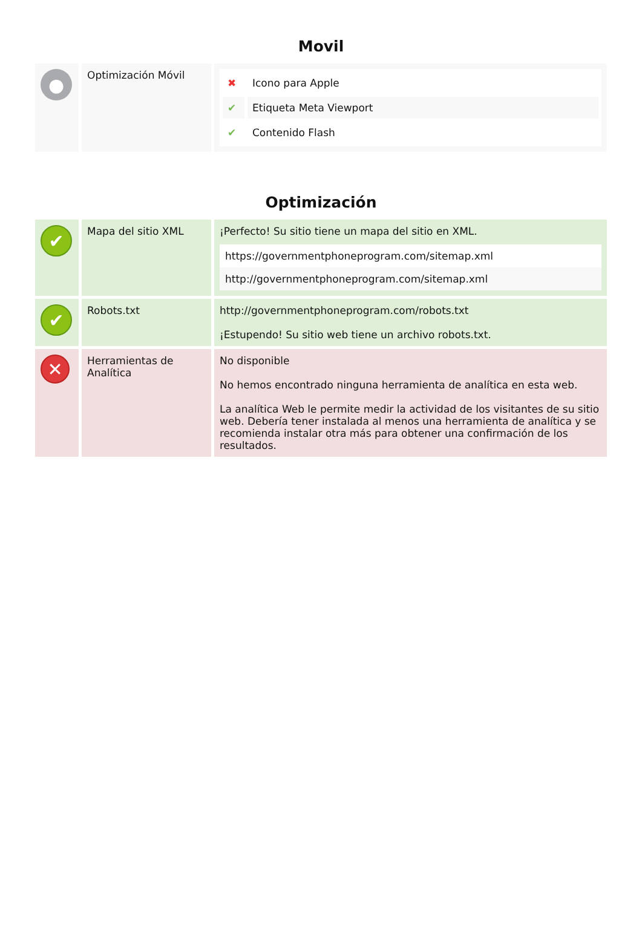Movil
| ● | Optimización Móvil | / ✖ / Icono para Apple / / ✔ / Etiqueta Meta Viewport / / ✔ / Contenido Flash / |
Optimización
| ✔ | Mapa del sitio XML | ¡Perfecto! Su sitio tiene un mapa del sitio en XML. / https://governmentphoneprogram.com/sitemap.xml / / http://governmentphoneprogram.com/sitemap.xml / |
| ✔ | Robots.txt | http://governmentphoneprogram.com/robots.txt ¡Estupendo! Su sitio web tiene un archivo robots.txt. |
| ✕ | Herramientas de Analítica | No disponible No hemos encontrado ninguna herramienta de analítica en esta web. La analítica Web le permite medir la actividad de los visitantes de su sitio web. Debería tener instalada al menos una herramienta de analítica y se recomienda instalar otra más para obtener una confirmación de los resultados. |